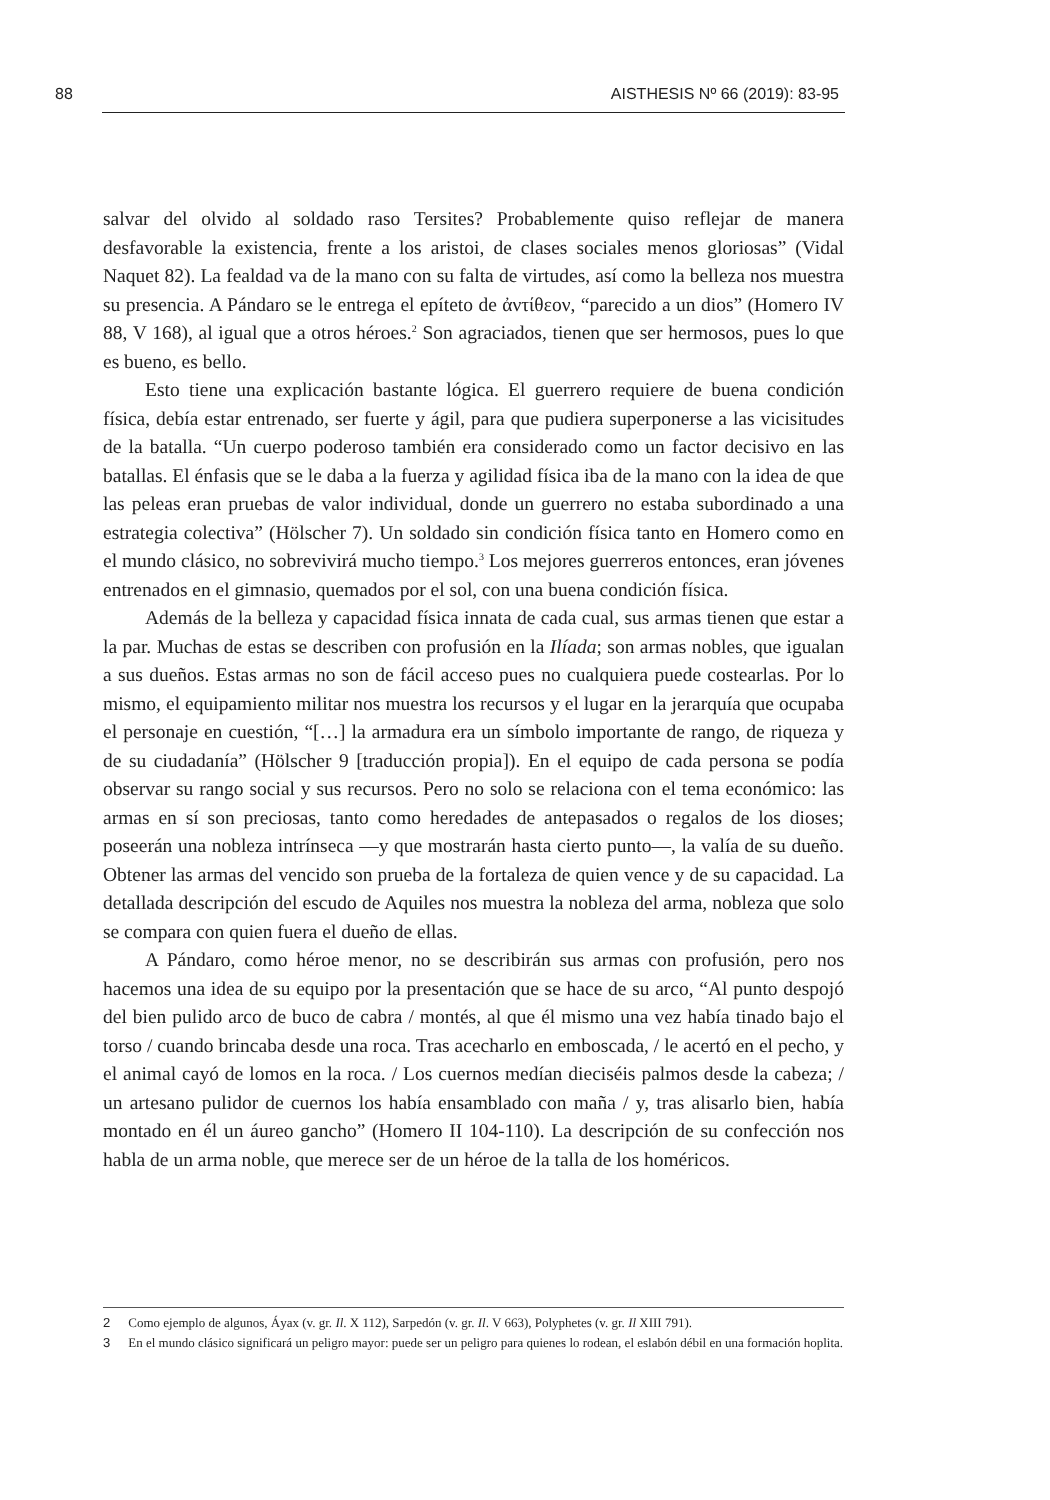88 AISTHESIS Nº 66 (2019): 83-95
salvar del olvido al soldado raso Tersites? Probablemente quiso reflejar de manera desfavorable la existencia, frente a los aristoi, de clases sociales menos gloriosas” (Vidal Naquet 82). La fealdad va de la mano con su falta de virtudes, así como la belleza nos muestra su presencia. A Pándaro se le entrega el epíteto de ἀντίθεον, “parecido a un dios” (Homero IV 88, V 168), al igual que a otros héroes.<sup>2</sup> Son agraciados, tienen que ser hermosos, pues lo que es bueno, es bello.
Esto tiene una explicación bastante lógica. El guerrero requiere de buena condición física, debía estar entrenado, ser fuerte y ágil, para que pudiera superponerse a las vicisitudes de la batalla. “Un cuerpo poderoso también era considerado como un factor decisivo en las batallas. El énfasis que se le daba a la fuerza y agilidad física iba de la mano con la idea de que las peleas eran pruebas de valor individual, donde un guerrero no estaba subordinado a una estrategia colectiva” (Hölscher 7). Un soldado sin condición física tanto en Homero como en el mundo clásico, no sobrevivirá mucho tiempo.<sup>3</sup> Los mejores guerreros entonces, eran jóvenes entrenados en el gimnasio, quemados por el sol, con una buena condición física.
Además de la belleza y capacidad física innata de cada cual, sus armas tienen que estar a la par. Muchas de estas se describen con profusión en la Ilíada; son armas nobles, que igualan a sus dueños. Estas armas no son de fácil acceso pues no cualquiera puede costearlas. Por lo mismo, el equipamiento militar nos muestra los recursos y el lugar en la jerarquía que ocupaba el personaje en cuestión, “[…] la armadura era un símbolo importante de rango, de riqueza y de su ciudadanía” (Hölscher 9 [traducción propia]). En el equipo de cada persona se podía observar su rango social y sus recursos. Pero no solo se relaciona con el tema económico: las armas en sí son preciosas, tanto como heredades de antepasados o regalos de los dioses; poseerán una nobleza intrínseca —y que mostrarán hasta cierto punto—, la valía de su dueño. Obtener las armas del vencido son prueba de la fortaleza de quien vence y de su capacidad. La detallada descripción del escudo de Aquiles nos muestra la nobleza del arma, nobleza que solo se compara con quien fuera el dueño de ellas.
A Pándaro, como héroe menor, no se describirán sus armas con profusión, pero nos hacemos una idea de su equipo por la presentación que se hace de su arco, “Al punto despojó del bien pulido arco de buco de cabra / montés, al que él mismo una vez había tinado bajo el torso / cuando brincaba desde una roca. Tras acecharlo en emboscada, / le acertó en el pecho, y el animal cayó de lomos en la roca. / Los cuernos medían dieciséis palmos desde la cabeza; / un artesano pulidor de cuernos los había ensamblado con maña / y, tras alisarlo bien, había montado en él un áureo gancho” (Homero II 104-110). La descripción de su confección nos habla de un arma noble, que merece ser de un héroe de la talla de los homéricos.
2 Como ejemplo de algunos, Áyax (v. gr. Il. X 112), Sarpedón (v. gr. Il. V 663), Polyphetes (v. gr. Il XIII 791).
3 En el mundo clásico significará un peligro mayor: puede ser un peligro para quienes lo rodean, el eslabón débil en una formación hoplita.